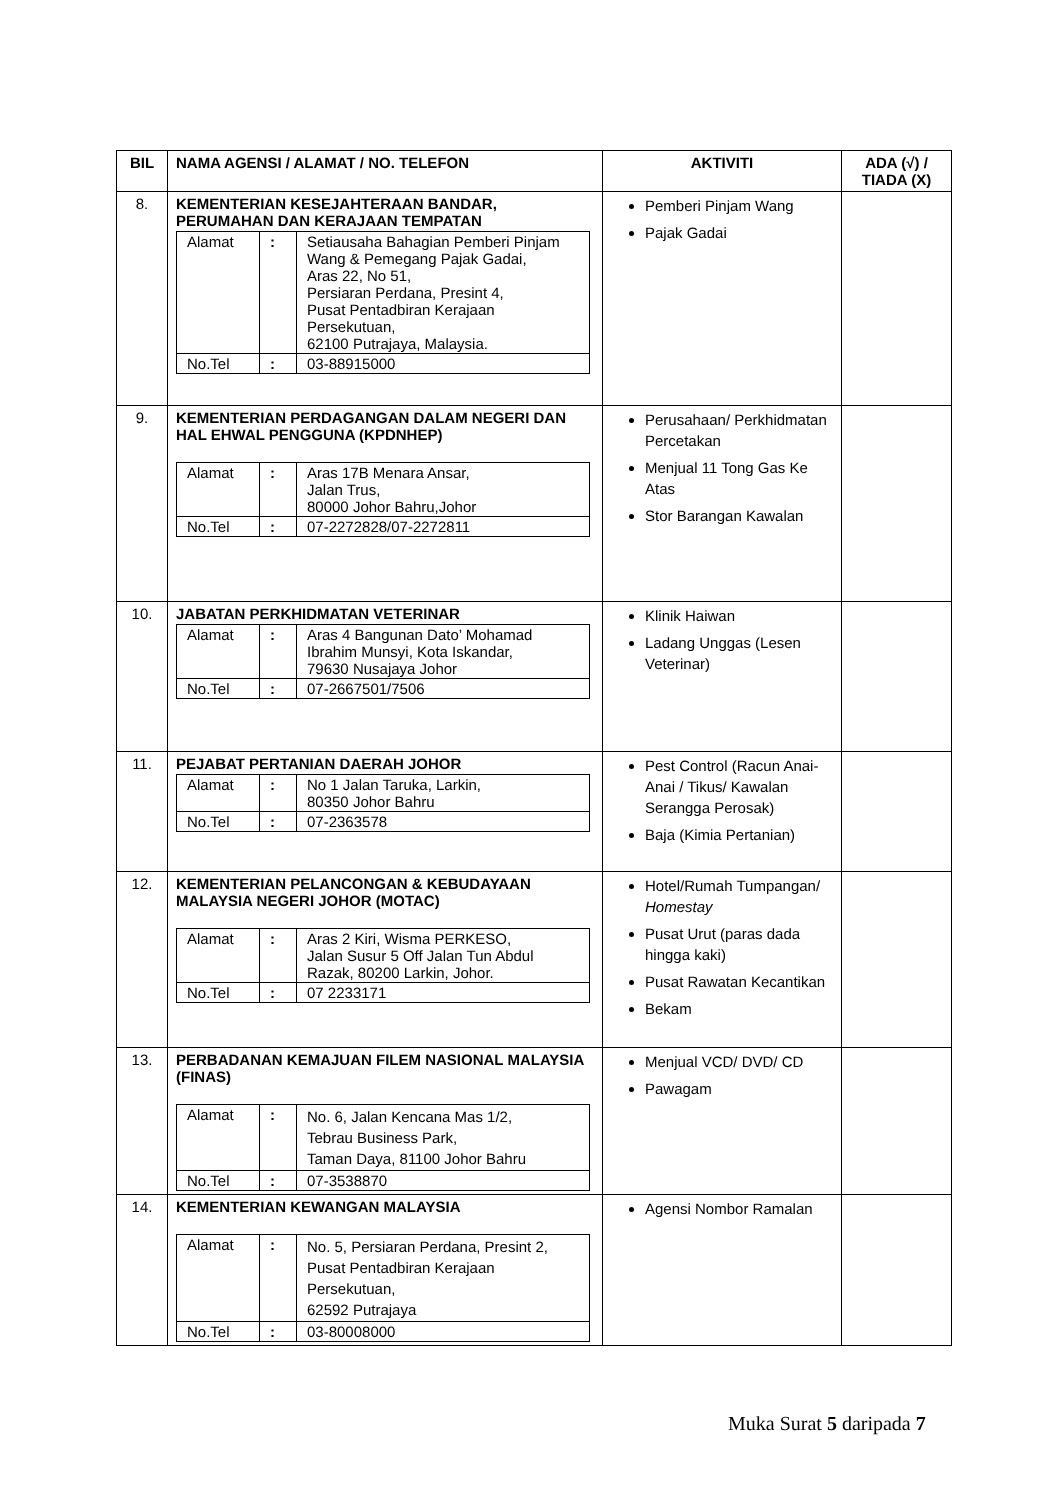| BIL | NAMA AGENSI / ALAMAT / NO. TELEFON | AKTIVITI | ADA (√) / TIADA (X) |
| --- | --- | --- | --- |
| 8. | KEMENTERIAN KESEJAHTERAAN BANDAR, PERUMAHAN DAN KERAJAAN TEMPATAN / Alamat / : / Setiausaha Bahagian Pemberi Pinjam Wang & Pemegang Pajak Gadai, Aras 22, No 51, Persiaran Perdana, Presint 4, Pusat Pentadbiran Kerajaan Persekutuan, 62100 Putrajaya, Malaysia. / / No.Tel / : / 03-88915000 / | Pemberi Pinjam Wang Pajak Gadai | |
| 9. | KEMENTERIAN PERDAGANGAN DALAM NEGERI DAN HAL EHWAL PENGGUNA (KPDNHEP) / Alamat / : / Aras 17B Menara Ansar, Jalan Trus, 80000 Johor Bahru,Johor / / No.Tel / : / 07-2272828/07-2272811 / | Perusahaan/ Perkhidmatan Percetakan Menjual 11 Tong Gas Ke Atas Stor Barangan Kawalan | |
| 10. | JABATAN PERKHIDMATAN VETERINAR / Alamat / : / Aras 4 Bangunan Dato’ Mohamad Ibrahim Munsyi, Kota Iskandar, 79630 Nusajaya Johor / / No.Tel / : / 07-2667501/7506 / | Klinik Haiwan Ladang Unggas (Lesen Veterinar) | |
| 11. | PEJABAT PERTANIAN DAERAH JOHOR / Alamat / : / No 1 Jalan Taruka, Larkin, 80350 Johor Bahru / / No.Tel / : / 07-2363578 / | Pest Control (Racun Anai-Anai / Tikus/ Kawalan Serangga Perosak) Baja (Kimia Pertanian) | |
| 12. | KEMENTERIAN PELANCONGAN & KEBUDAYAAN MALAYSIA NEGERI JOHOR (MOTAC) / Alamat / : / Aras 2 Kiri, Wisma PERKESO, Jalan Susur 5 Off Jalan Tun Abdul Razak, 80200 Larkin, Johor. / / No.Tel / : / 07 2233171 / | Hotel/Rumah Tumpangan/ Homestay Pusat Urut (paras dada hingga kaki) Pusat Rawatan Kecantikan Bekam | |
| 13. | PERBADANAN KEMAJUAN FILEM NASIONAL MALAYSIA (FINAS) / Alamat / : / No. 6, Jalan Kencana Mas 1/2, Tebrau Business Park, Taman Daya, 81100 Johor Bahru / / No.Tel / : / 07-3538870 / | Menjual VCD/ DVD/ CD Pawagam | |
| 14. | KEMENTERIAN KEWANGAN MALAYSIA / Alamat / : / No. 5, Persiaran Perdana, Presint 2, Pusat Pentadbiran Kerajaan Persekutuan, 62592 Putrajaya / / No.Tel / : / 03-80008000 / | Agensi Nombor Ramalan | |
Muka Surat 5 daripada 7